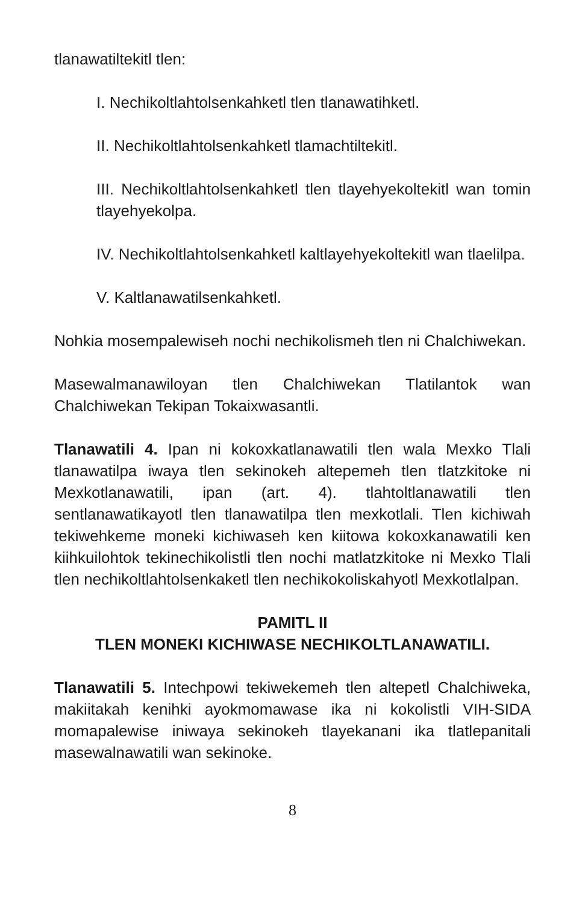tlanawatiltekitl tlen:
I. Nechikoltlahtolsenkahketl tlen tlanawatihketl.
II. Nechikoltlahtolsenkahketl tlamachtiltekitl.
III. Nechikoltlahtolsenkahketl tlen tlayehyekoltekitl wan tomin tlayehyekolpa.
IV. Nechikoltlahtolsenkahketl kaltlayehyekoltekitl wan tlaelilpa.
V. Kaltlanawatilsenkahketl.
Nohkia mosempalewiseh nochi nechikolismeh tlen ni Chalchiwekan.
Masewalmanawiloyan tlen Chalchiwekan Tlatilantok wan Chalchiwekan Tekipan Tokaixwasantli.
Tlanawatili 4. Ipan ni kokoxkatlanawatili tlen wala Mexko Tlali tlanawatilpa iwaya tlen sekinokeh altepemeh tlen tlatzkitoke ni Mexkotlanawatili, ipan (art. 4). tlahtoltlanawatili tlen sentlanawatikayotl tlen tlanawatilpa tlen mexkotlali. Tlen kichiwah tekiwehkeme moneki kichiwaseh ken kiitowa kokoxkanawatili ken kiihkuilohtok tekinechikolistli tlen nochi matlatzkitoke ni Mexko Tlali tlen nechikoltlahtolsenkaketl tlen nechikokoliskahyotl Mexkotlalpan.
PAMITL II
TLEN MONEKI KICHIWASE NECHIKOLTLANAWATILI.
Tlanawatili 5. Intechpowi tekiwekemeh tlen altepetl Chalchiweka, makiitakah kenihki ayokmomawase ika ni kokolistli VIH-SIDA momapalewise iniwaya sekinokeh tlayekanani ika tlatlepanitali masewalnawatili wan sekinoke.
8